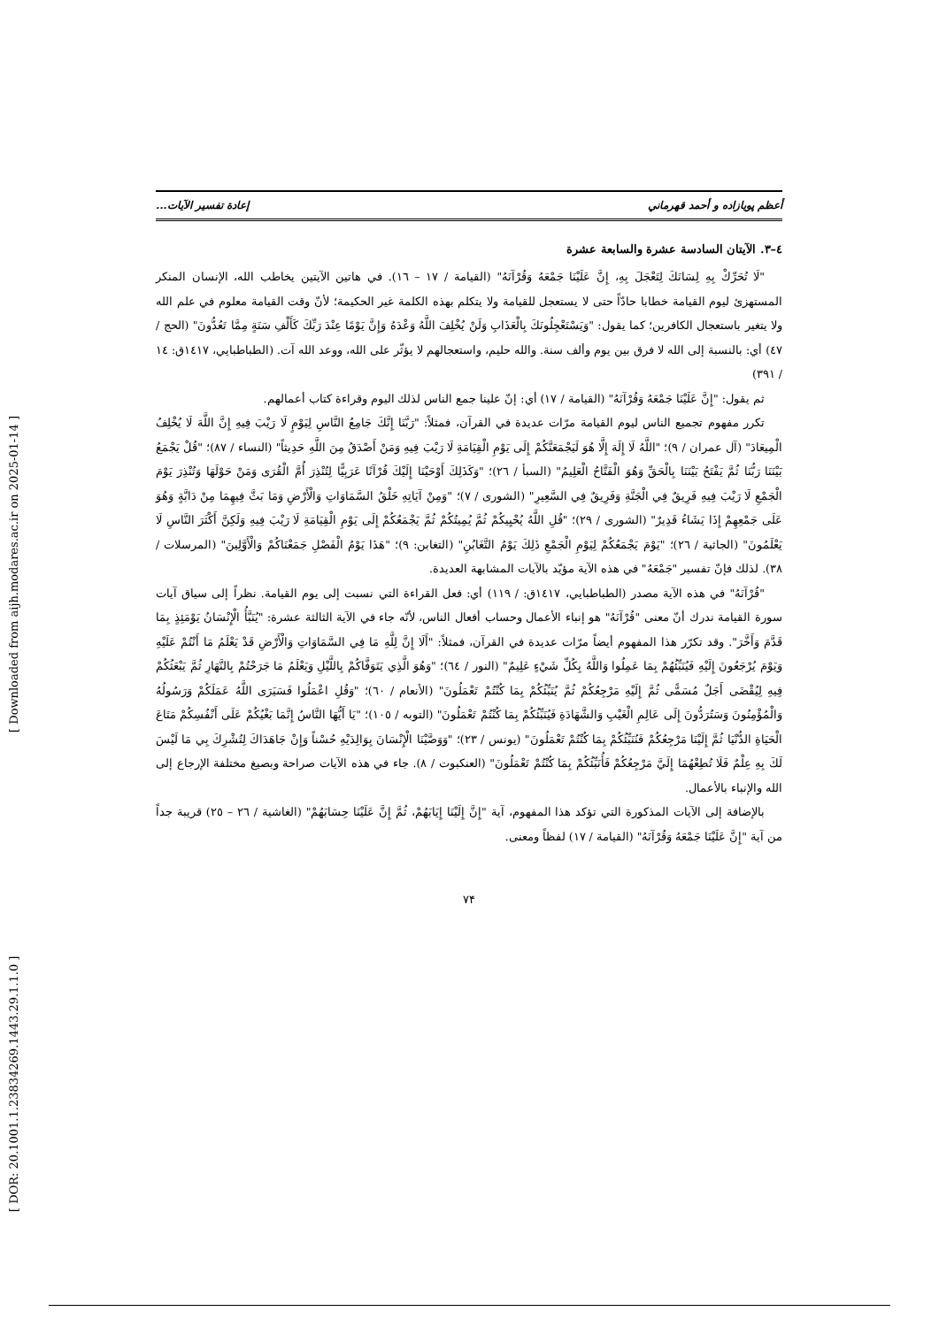[ DOR: 20.1001.1.23834269.1443.29.1.1.0 ] [ Downloaded from aijh.modares.ac.ir on 2025-01-14 ]
أعظم پويازاده و أحمد قهرماني إعادة تفسير الآيات...
٤–٣. الآيتان السادسة عشرة والسابعة عشرة
"لَا تُحَرِّكْ بِهِ لِسَانَكَ لِتَعْجَلَ بِهِ، إِنَّ عَلَيْنَا جَمْعَهُ وَقُرْآنَهُ" (القيامة / ١٧ – ١٦). في هاتين الآيتين يخاطب الله، الإنسان المنكر المستهزئ ليوم القيامة خطابا حادّاً حتى لا يستعجل للقيامة ولا يتكلم بهذه الكلمة غير الحكيمة؛ لأنّ وقت القيامة معلوم في علم الله ولا يتغير باستعجال الكافرين؛ كما يقول: "وَيَسْتَعْجِلُونَكَ بِالْعَذَابِ وَلَنْ يُخْلِفَ اللَّهُ وَعْدَهُ وَإِنَّ يَوْمًا عِنْدَ رَبِّكَ كَأَلْفِ سَنَةٍ مِمَّا تَعُدُّونَ" (الحج / ٤٧) أي: بالنسبة إلى الله لا فرق بين يوم وألف سنة. والله حليم، واستعجالهم لا يؤثّر على الله، ووعد الله آت. (الطباطبايي، ١٤١٧ق: ١٤ / ٣٩١)
ثم يقول: "إِنَّ عَلَيْنَا جَمْعَهُ وَقُرْآنَهُ" (القيامة / ١٧) أي: إنّ علينا جمع الناس لذلك اليوم وقراءة كتاب أعمالهم.
تكرر مفهوم تجميع الناس ليوم القيامة مرّات عديدة في القرآن، فمثلاً: "رَبَّنَا إِنَّكَ جَامِعُ النَّاسِ لِيَوْمٍ لَا رَيْبَ فِيهِ إِنَّ اللَّهَ لَا يُخْلِفُ الْمِيعَادَ" (آل عمران / ٩)؛ "اللَّهُ لَا إِلَهَ إِلَّا هُوَ لَيَجْمَعَنَّكُمْ إِلَى يَوْمِ الْقِيَامَةِ لَا رَيْبَ فِيهِ وَمَنْ أَصْدَقُ مِنَ اللَّهِ حَدِيثاً" (النساء / ٨٧)؛ "قُلْ يَجْمَعُ بَيْنَنَا رَبُّنَا ثُمَّ يَفْتَحُ بَيْنَنَا بِالْحَقِّ وَهُوَ الْفَتَّاحُ الْعَلِيمُ" (السبأ / ٢٦)؛ "وَكَذَلِكَ أَوْحَيْنَا إِلَيْكَ قُرْآنًا عَرَبِيًّا لِتُنْذِرَ أُمَّ الْقُرَى وَمَنْ حَوْلَهَا وَتُنْذِرَ يَوْمَ الْجَمْعِ لَا رَيْبَ فِيهِ فَرِيقٌ فِي الْجَنَّةِ وَفَرِيقٌ فِي السَّعِيرِ" (الشورى / ٧)؛ "وَمِنْ آيَاتِهِ خَلْقُ السَّمَاوَاتِ وَالْأَرْضِ وَمَا بَثَّ فِيهِمَا مِنْ دَابَّةٍ وَهُوَ عَلَى جَمْعِهِمْ إِذَا يَشَاءُ قَدِيرٌ" (الشورى / ٢٩)؛ "قُلِ اللَّهُ يُحْيِيكُمْ ثُمَّ يُمِيتُكُمْ ثُمَّ يَجْمَعُكُمْ إِلَى يَوْمِ الْقِيَامَةِ لَا رَيْبَ فِيهِ وَلَكِنَّ أَكْثَرَ النَّاسِ لَا يَعْلَمُونَ" (الجاثية / ٢٦)؛ "يَوْمَ يَجْمَعُكُمْ لِيَوْمِ الْجَمْعِ ذَلِكَ يَوْمُ التَّغَابُنِ" (التغابن: ٩)؛ "هَذَا يَوْمُ الْفَصْلِ جَمَعْنَاكُمْ وَالْأَوَّلِينَ" (المرسلات / ٣٨). لذلك فإنّ تفسير "جَمْعَهُ" في هذه الآية مؤيّد بالآيات المشابهة العديدة.
"قُرْآنَهُ" في هذه الآية مصدر (الطباطبايي، ١٤١٧ق: / ١١٩) أي: فعل القراءة التي نسبت إلى يوم القيامة. نظراً إلى سياق آيات سورة القيامة ندرك أنّ معنى "قُرْآنَهُ" هو إنباء الأعمال وحساب أفعال الناس، لأنّه جاء في الآية الثالثة عشرة: "يُنَبَّأُ الْإِنْسَانُ يَوْمَئِذٍ بِمَا قَدَّمَ وَأَخَّرَ". وقد تكرّر هذا المفهوم أيضاً مرّات عديدة في القرآن، فمثلاً: "أَلَا إِنَّ لِلَّهِ مَا فِي السَّمَاوَاتِ وَالْأَرْضِ قَدْ يَعْلَمُ مَا أَنْتُمْ عَلَيْهِ وَيَوْمَ يُرْجَعُونَ إِلَيْهِ فَيُنَبِّئُهُمْ بِمَا عَمِلُوا وَاللَّهُ بِكُلِّ شَيْءٍ عَلِيمٌ" (النور / ٦٤)؛ "وَهُوَ الَّذِي يَتَوَفَّاكُمْ بِاللَّيْلِ وَيَعْلَمُ مَا جَرَحْتُمْ بِالنَّهَارِ ثُمَّ يَبْعَثُكُمْ فِيهِ لِيُقْضَى أَجَلٌ مُسَمًّى ثُمَّ إِلَيْهِ مَرْجِعُكُمْ ثُمَّ يُنَبِّئُكُمْ بِمَا كُنْتُمْ تَعْمَلُونَ" (الأنعام / ٦٠)؛ "وَقُلِ اعْمَلُوا فَسَيَرَى اللَّهُ عَمَلَكُمْ وَرَسُولُهُ وَالْمُؤْمِنُونَ وَسَتُرَدُّونَ إِلَى عَالِمِ الْغَيْبِ وَالشَّهَادَةِ فَيُنَبِّئُكُمْ بِمَا كُنْتُمْ تَعْمَلُونَ" (التوبه / ١٠٥)؛ "يَا أَيُّهَا النَّاسُ إِنَّمَا بَغْيُكُمْ عَلَى أَنْفُسِكُمْ مَتَاعَ الْحَيَاةِ الدُّنْيَا ثُمَّ إِلَيْنَا مَرْجِعُكُمْ فَنُنَبِّئُكُمْ بِمَا كُنْتُمْ تَعْمَلُونَ" (يونس / ٢٣)؛ "وَوَصَّيْنَا الْإِنْسَانَ بِوَالِدَيْهِ حُسْناً وَإِنْ جَاهَدَاكَ لِتُشْرِكَ بِي مَا لَيْسَ لَكَ بِهِ عِلْمٌ فَلَا تُطِعْهُمَا إِلَيَّ مَرْجِعُكُمْ فَأُنَبِّئُكُمْ بِمَا كُنْتُمْ تَعْمَلُونَ" (العنكبوت / ٨). جاء في هذه الآيات صراحة وبصيغ مختلفة الإرجاع إلى الله والإنباء بالأعمال.
بالإضافة إلى الآيات المذكورة التي تؤكد هذا المفهوم، آية "إِنَّ إِلَيْنَا إِيَابَهُمْ، ثُمَّ إِنَّ عَلَيْنَا حِسَابَهُمْ" (الغاشية / ٢٦ – ٢٥) قريبة جداً من آية "إِنَّ عَلَيْنَا جَمْعَهُ وَقُرْآنَهُ" (القيامة / ١٧) لفظاً ومعنى.
٧۴